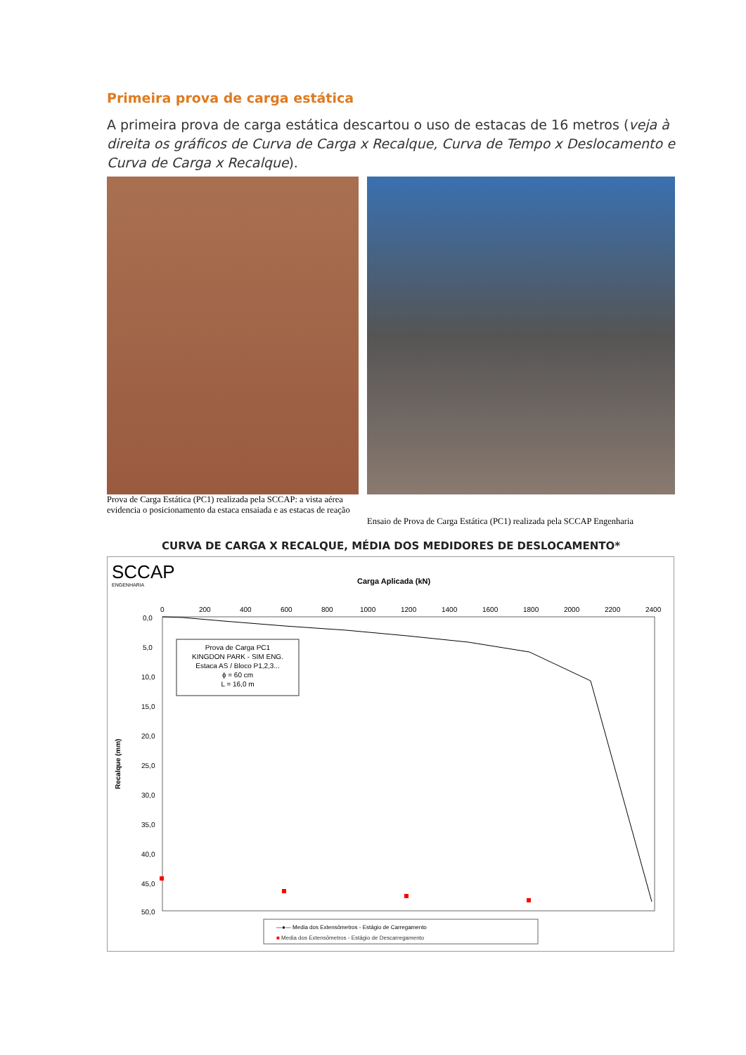Primeira prova de carga estática
A primeira prova de carga estática descartou o uso de estacas de 16 metros (veja à direita os gráficos de Curva de Carga x Recalque, Curva de Tempo x Deslocamento e Curva de Carga x Recalque).
Prova de Carga Estática (PC1) realizada pela SCCAP: a vista aérea evidencia o posicionamento da estaca ensaiada e as estacas de reação
Ensaio de Prova de Carga Estática (PC1) realizada pela SCCAP Engenharia
CURVA DE CARGA X RECALQUE, MÉDIA DOS MEDIDORES DE DESLOCAMENTO*
SCCAP
ENGENHARIA
Carga Aplicada (kN)
0
200
400
600
800
1000
1200
1400
1600
1800
2000
2200
2400
0,0
5,0
10,0
15,0
20,0
25,0
30,0
35,0
40,0
45,0
50,0
Recalque (mm)
Prova de Carga PC1
KINGDON PARK - SIM ENG.
Estaca AS / Bloco P1,2,3...
ϕ = 60 cm
L = 16,0 m
—●— Media dos Extensômetros - Estágio de Carregamento
■ Media dos Extensômetros - Estágio de Descarregamento